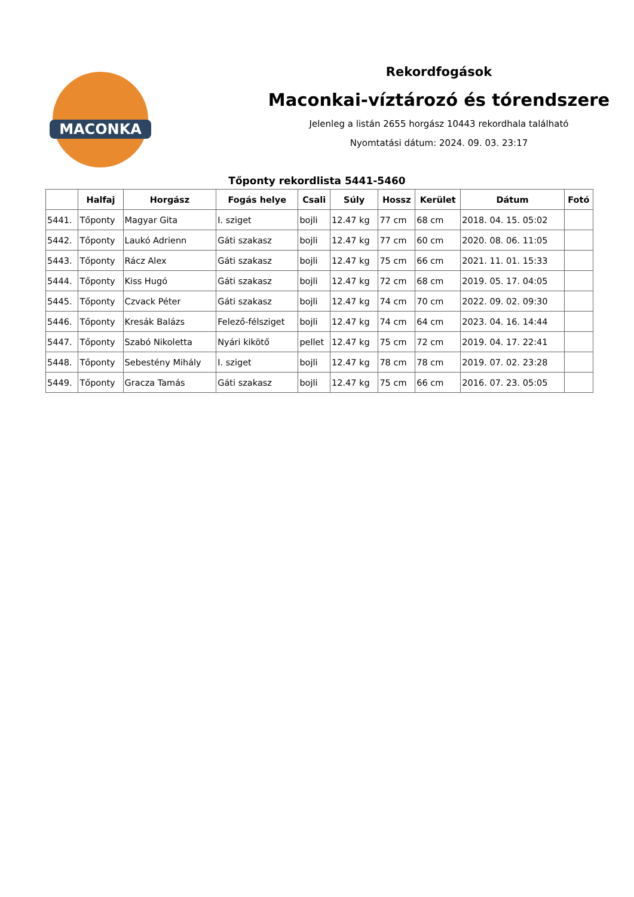MACONKA
Rekordfogások
Maconkai-víztározó és tórendszere
Jelenleg a listán 2655 horgász 10443 rekordhala található
Nyomtatási dátum: 2024. 09. 03. 23:17
Tőponty rekordlista 5441-5460
| | Halfaj | Horgász | Fogás helye | Csali | Súly | Hossz | Kerület | Dátum | Fotó |
| --- | --- | --- | --- | --- | --- | --- | --- | --- | --- |
| 5441. | Tőponty | Magyar Gita | I. sziget | bojli | 12.47 kg | 77 cm | 68 cm | 2018. 04. 15. 05:02 | |
| 5442. | Tőponty | Laukó Adrienn | Gáti szakasz | bojli | 12.47 kg | 77 cm | 60 cm | 2020. 08. 06. 11:05 | |
| 5443. | Tőponty | Rácz Alex | Gáti szakasz | bojli | 12.47 kg | 75 cm | 66 cm | 2021. 11. 01. 15:33 | |
| 5444. | Tőponty | Kiss Hugó | Gáti szakasz | bojli | 12.47 kg | 72 cm | 68 cm | 2019. 05. 17. 04:05 | |
| 5445. | Tőponty | Czvack Péter | Gáti szakasz | bojli | 12.47 kg | 74 cm | 70 cm | 2022. 09. 02. 09:30 | |
| 5446. | Tőponty | Kresák Balázs | Felező-félsziget | bojli | 12.47 kg | 74 cm | 64 cm | 2023. 04. 16. 14:44 | |
| 5447. | Tőponty | Szabó Nikoletta | Nyári kikötő | pellet | 12.47 kg | 75 cm | 72 cm | 2019. 04. 17. 22:41 | |
| 5448. | Tőponty | Sebestény Mihály | I. sziget | bojli | 12.47 kg | 78 cm | 78 cm | 2019. 07. 02. 23:28 | |
| 5449. | Tőponty | Gracza Tamás | Gáti szakasz | bojli | 12.47 kg | 75 cm | 66 cm | 2016. 07. 23. 05:05 | |